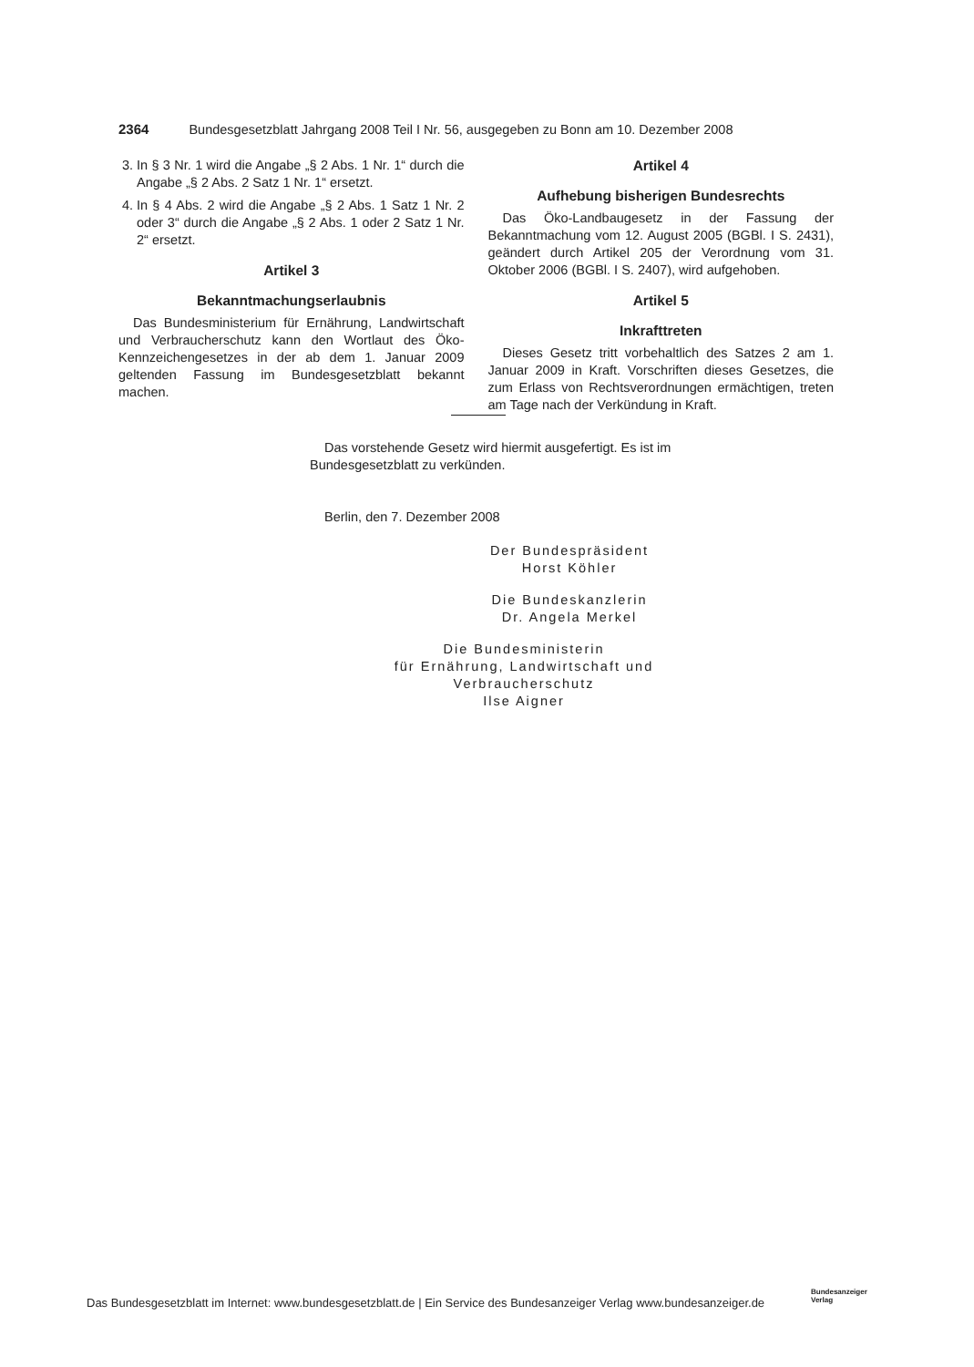2364 Bundesgesetzblatt Jahrgang 2008 Teil I Nr. 56, ausgegeben zu Bonn am 10. Dezember 2008
3. In § 3 Nr. 1 wird die Angabe „§ 2 Abs. 1 Nr. 1“ durch die Angabe „§ 2 Abs. 2 Satz 1 Nr. 1“ ersetzt.
4. In § 4 Abs. 2 wird die Angabe „§ 2 Abs. 1 Satz 1 Nr. 2 oder 3“ durch die Angabe „§ 2 Abs. 1 oder 2 Satz 1 Nr. 2“ ersetzt.
Artikel 3
Bekanntmachungserlaubnis
Das Bundesministerium für Ernährung, Landwirtschaft und Verbraucherschutz kann den Wortlaut des Öko-Kennzeichengesetzes in der ab dem 1. Januar 2009 geltenden Fassung im Bundesgesetzblatt bekannt machen.
Artikel 4
Aufhebung bisherigen Bundesrechts
Das Öko-Landbaugesetz in der Fassung der Bekanntmachung vom 12. August 2005 (BGBl. I S. 2431), geändert durch Artikel 205 der Verordnung vom 31. Oktober 2006 (BGBl. I S. 2407), wird aufgehoben.
Artikel 5
Inkrafttreten
Dieses Gesetz tritt vorbehaltlich des Satzes 2 am 1. Januar 2009 in Kraft. Vorschriften dieses Gesetzes, die zum Erlass von Rechtsverordnungen ermächtigen, treten am Tage nach der Verkündung in Kraft.
Das vorstehende Gesetz wird hiermit ausgefertigt. Es ist im Bundesgesetzblatt zu verkünden.
Berlin, den 7. Dezember 2008
Der Bundespräsident
Horst Köhler
Die Bundeskanzlerin
Dr. Angela Merkel
Die Bundesministerin
für Ernährung, Landwirtschaft und Verbraucherschutz
Ilse Aigner
Das Bundesgesetzblatt im Internet: www.bundesgesetzblatt.de | Ein Service des Bundesanzeiger Verlag www.bundesanzeiger.de
Bundesanzeiger
Verlag